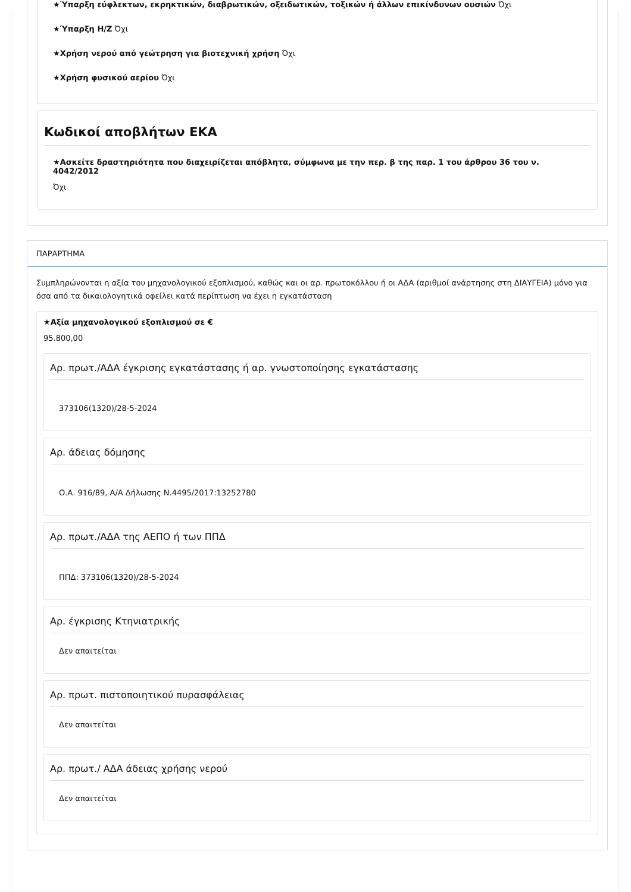★Ύπαρξη εύφλεκτων, εκρηκτικών, διαβρωτικών, οξειδωτικών, τοξικών ή άλλων επικίνδυνων ουσιών Όχι
★Ύπαρξη Η/Ζ Όχι
★Χρήση νερού από γεώτρηση για βιοτεχνική χρήση Όχι
★Χρήση φυσικού αερίου Όχι
Κωδικοί αποβλήτων ΕΚΑ
★Ασκείτε δραστηριότητα που διαχειρίζεται απόβλητα, σύμφωνα με την περ. β της παρ. 1 του άρθρου 36 του ν. 4042/2012
Όχι
ΠΑΡΑΡΤΗΜΑ
Συμπληρώνονται η αξία του μηχανολογικού εξοπλισμού, καθώς και οι αρ. πρωτοκόλλου ή οι ΑΔΑ (αριθμοί ανάρτησης στη ΔΙΑΥΓΕΙΑ) μόνο για όσα από τα δικαιολογητικά οφείλει κατά περίπτωση να έχει η εγκατάσταση
★Αξία μηχανολογικού εξοπλισμού σε €
95.800,00
Αρ. πρωτ./ΑΔΑ έγκρισης εγκατάστασης ή αρ. γνωστοποίησης εγκατάστασης
373106(1320)/28-5-2024
Αρ. άδειας δόμησης
Ο.Α. 916/89, Α/Α Δήλωσης Ν.4495/2017:13252780
Αρ. πρωτ./ΑΔΑ της ΑΕΠΟ ή των ΠΠΔ
ΠΠΔ: 373106(1320)/28-5-2024
Αρ. έγκρισης Κτηνιατρικής
Δεν απαιτείται
Αρ. πρωτ. πιστοποιητικού πυρασφάλειας
Δεν απαιτείται
Αρ. πρωτ./ ΑΔΑ άδειας χρήσης νερού
Δεν απαιτείται